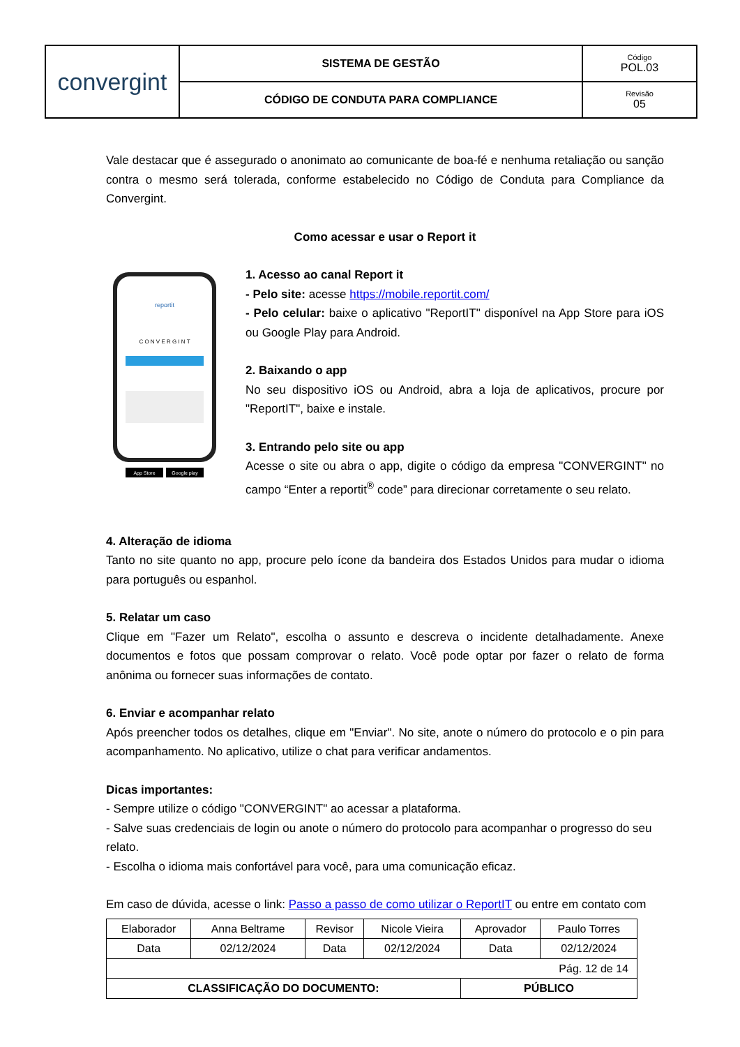| convergint | SISTEMA DE GESTÃO | Código POL.03 |
| | CÓDIGO DE CONDUTA PARA COMPLIANCE | Revisão 05 |
Vale destacar que é assegurado o anonimato ao comunicante de boa-fé e nenhuma retaliação ou sanção contra o mesmo será tolerada, conforme estabelecido no Código de Conduta para Compliance da Convergint.
Como acessar e usar o Report it
C O N V E R G I N T
reportit
App Store
Google play
1. Acesso ao canal Report it
- Pelo site: acesse https://mobile.reportit.com/
- Pelo celular: baixe o aplicativo "ReportIT" disponível na App Store para iOS ou Google Play para Android.
2. Baixando o app
No seu dispositivo iOS ou Android, abra a loja de aplicativos, procure por "ReportIT", baixe e instale.
3. Entrando pelo site ou app
Acesse o site ou abra o app, digite o código da empresa "CONVERGINT" no campo “Enter a reportit<sup>®</sup> code” para direcionar corretamente o seu relato.
4. Alteração de idioma
Tanto no site quanto no app, procure pelo ícone da bandeira dos Estados Unidos para mudar o idioma para português ou espanhol.
5. Relatar um caso
Clique em "Fazer um Relato", escolha o assunto e descreva o incidente detalhadamente. Anexe documentos e fotos que possam comprovar o relato. Você pode optar por fazer o relato de forma anônima ou fornecer suas informações de contato.
6. Enviar e acompanhar relato
Após preencher todos os detalhes, clique em "Enviar". No site, anote o número do protocolo e o pin para acompanhamento. No aplicativo, utilize o chat para verificar andamentos.
Dicas importantes:
- Sempre utilize o código "CONVERGINT" ao acessar a plataforma.
- Salve suas credenciais de login ou anote o número do protocolo para acompanhar o progresso do seu relato.
- Escolha o idioma mais confortável para você, para uma comunicação eficaz.
Em caso de dúvida, acesse o link: Passo a passo de como utilizar o ReportIT ou entre em contato com
| Elaborador | Anna Beltrame | Revisor | Nicole Vieira | Aprovador | Paulo Torres |
| Data | 02/12/2024 | Data | 02/12/2024 | Data | 02/12/2024 |
| Pág. 12 de 14 | | | | | |
| CLASSIFICAÇÃO DO DOCUMENTO: | | | | PÚBLICO | |